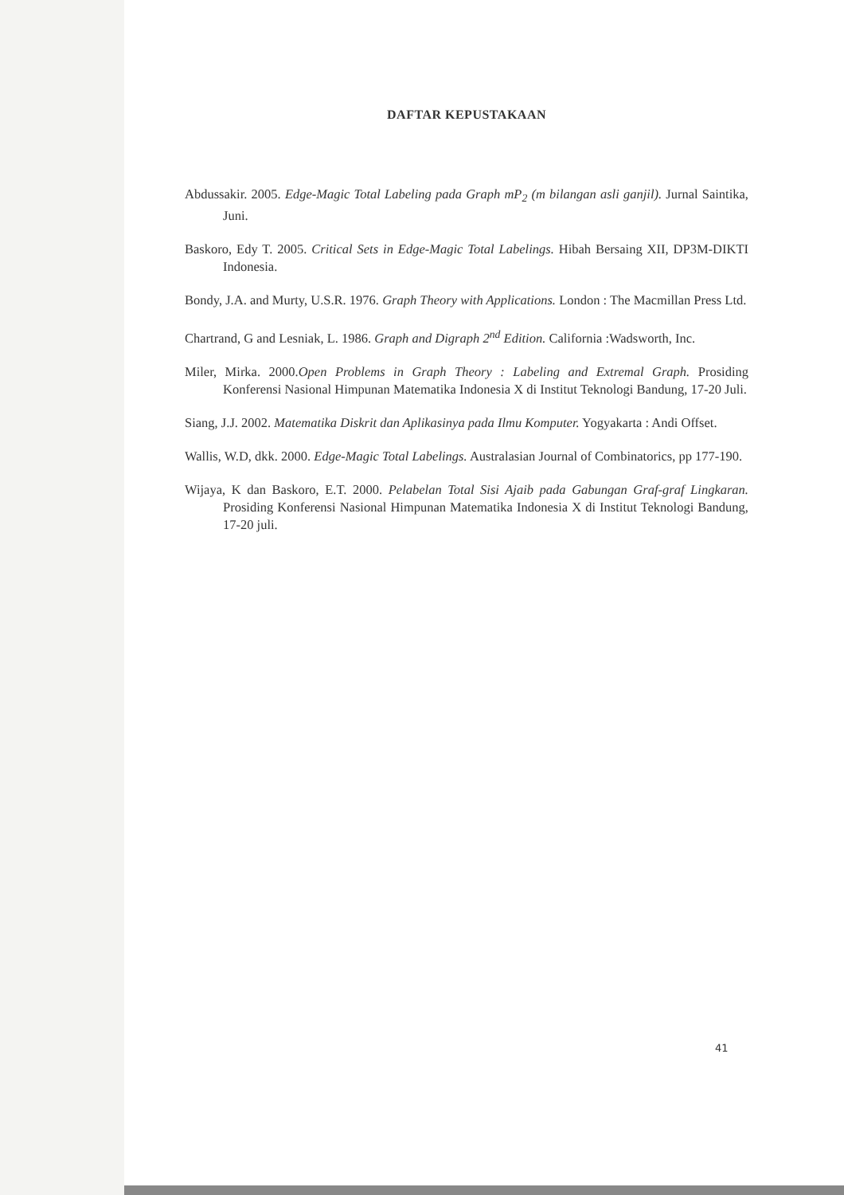DAFTAR KEPUSTAKAAN
Abdussakir. 2005. Edge-Magic Total Labeling pada Graph mP<sub>2</sub> (m bilangan asli ganjil). Jurnal Saintika, Juni.
Baskoro, Edy T. 2005. Critical Sets in Edge-Magic Total Labelings. Hibah Bersaing XII, DP3M-DIKTI Indonesia.
Bondy, J.A. and Murty, U.S.R. 1976. Graph Theory with Applications. London : The Macmillan Press Ltd.
Chartrand, G and Lesniak, L. 1986. Graph and Digraph 2<sup>nd</sup> Edition. California :Wadsworth, Inc.
Miler, Mirka. 2000.Open Problems in Graph Theory : Labeling and Extremal Graph. Prosiding Konferensi Nasional Himpunan Matematika Indonesia X di Institut Teknologi Bandung, 17-20 Juli.
Siang, J.J. 2002. Matematika Diskrit dan Aplikasinya pada Ilmu Komputer. Yogyakarta : Andi Offset.
Wallis, W.D, dkk. 2000. Edge-Magic Total Labelings. Australasian Journal of Combinatorics, pp 177-190.
Wijaya, K dan Baskoro, E.T. 2000. Pelabelan Total Sisi Ajaib pada Gabungan Graf-graf Lingkaran. Prosiding Konferensi Nasional Himpunan Matematika Indonesia X di Institut Teknologi Bandung, 17-20 juli.
41